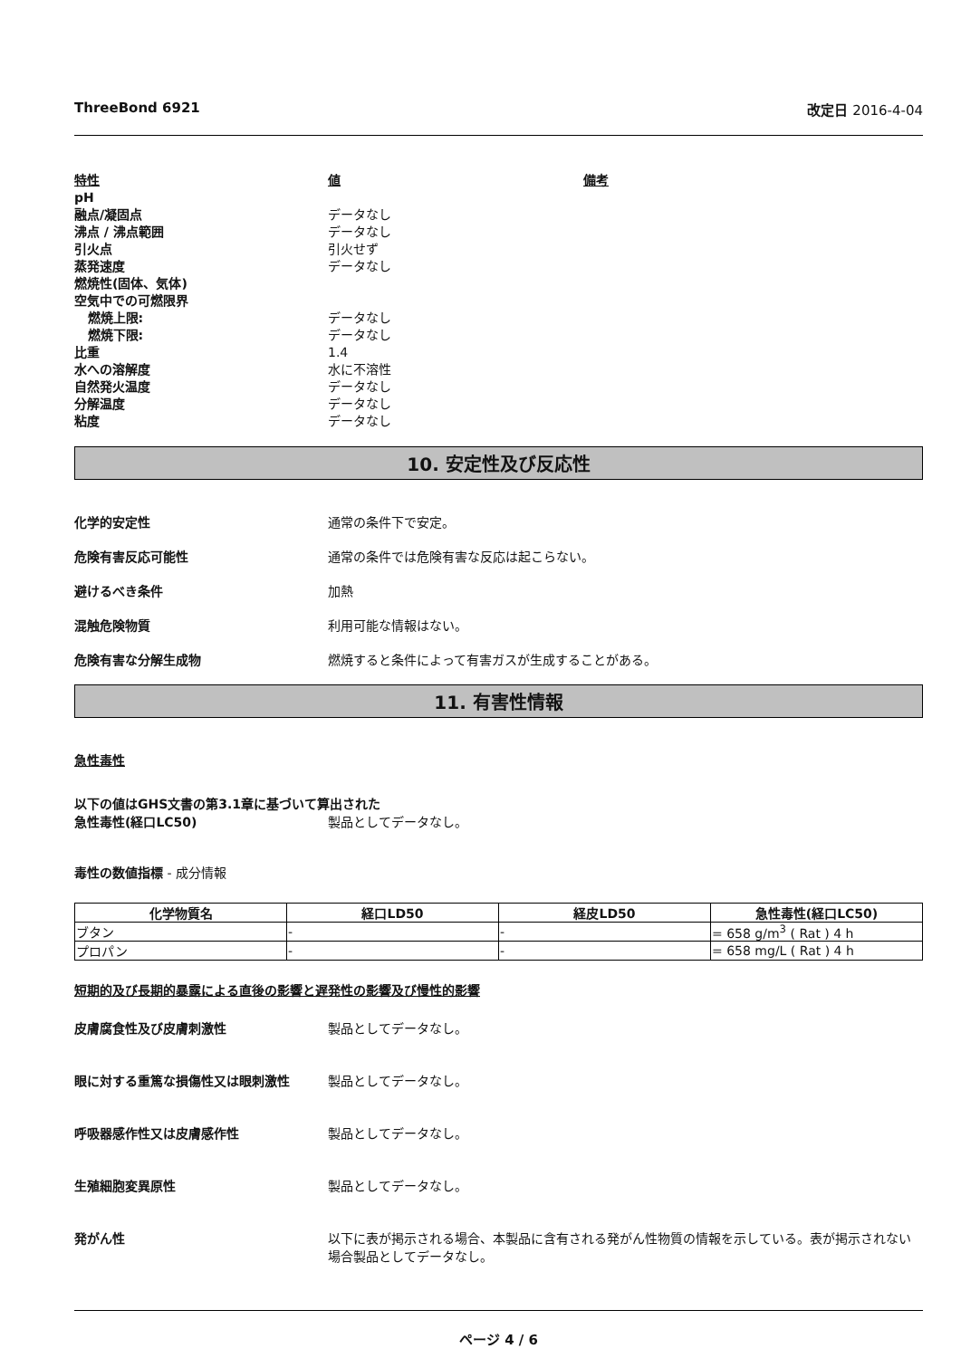ThreeBond 6921 改定日 2016-4-04
| 特性 | 値 | 備考 |
| pH | | |
| 融点/凝固点 | データなし | |
| 沸点 / 沸点範囲 | データなし | |
| 引火点 | 引火せず | |
| 蒸発速度 | データなし | |
| 燃焼性(固体、気体) | | |
| 空気中での可燃限界 | | |
| 燃焼上限: | データなし | |
| 燃焼下限: | データなし | |
| 比重 | 1.4 | |
| 水への溶解度 | 水に不溶性 | |
| 自然発火温度 | データなし | |
| 分解温度 | データなし | |
| 粘度 | データなし | |
10. 安定性及び反応性
化学的安定性 通常の条件下で安定。
危険有害反応可能性 通常の条件では危険有害な反応は起こらない。
避けるべき条件 加熱
混触危険物質 利用可能な情報はない。
危険有害な分解生成物 燃焼すると条件によって有害ガスが生成することがある。
11. 有害性情報
急性毒性
以下の値はGHS文書の第3.1章に基づいて算出された
急性毒性(経口LC50) 製品としてデータなし。
毒性の数値指標 - 成分情報
| 化学物質名 | 経口LD50 | 経皮LD50 | 急性毒性(経口LC50) |
| --- | --- | --- | --- |
| ブタン | - | - | = 658 g/m<sup>3</sup> ( Rat ) 4 h |
| プロパン | - | - | = 658 mg/L ( Rat ) 4 h |
短期的及び長期的暴露による直後の影響と遅発性の影響及び慢性的影響
皮膚腐食性及び皮膚刺激性 製品としてデータなし。
眼に対する重篤な損傷性又は眼刺激性 製品としてデータなし。
呼吸器感作性又は皮膚感作性 製品としてデータなし。
生殖細胞変異原性 製品としてデータなし。
発がん性 以下に表が掲示される場合、本製品に含有される発がん性物質の情報を示している。表が掲示されない場合製品としてデータなし。
ページ 4 / 6